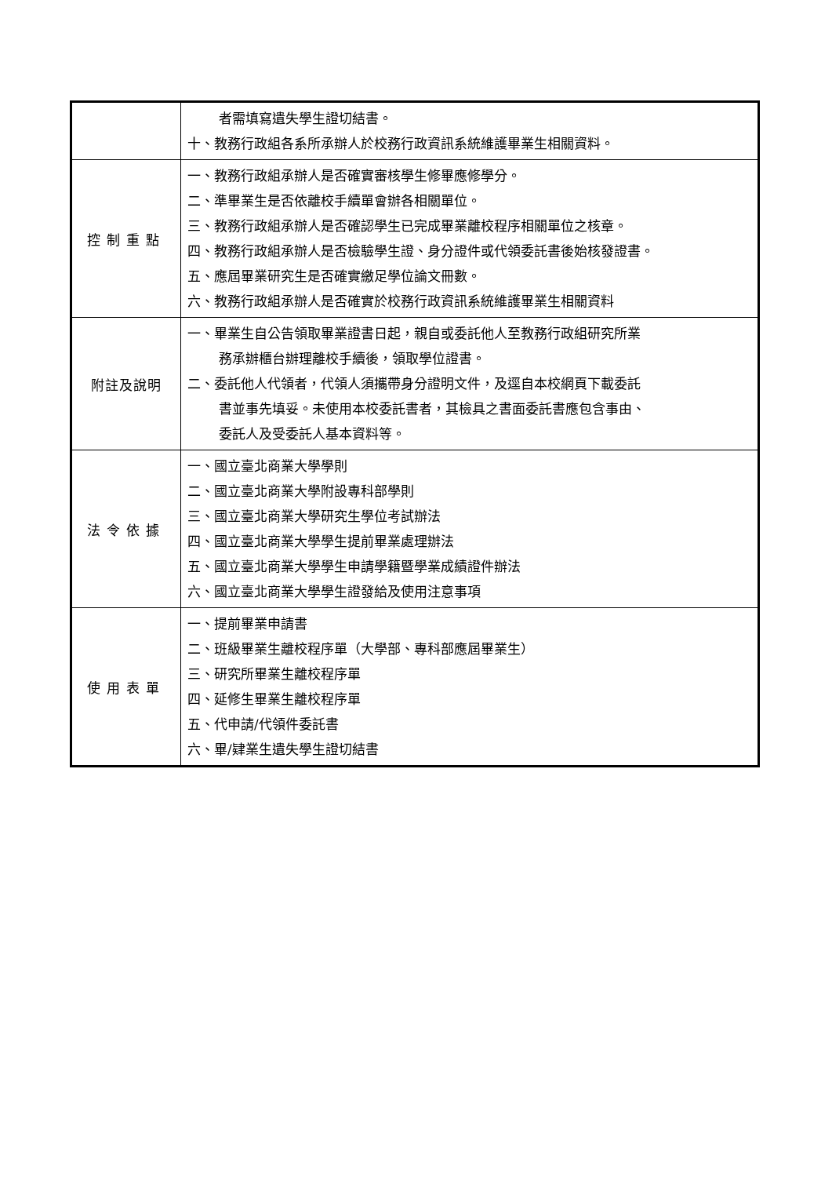| | 者需填寫遺失學生證切結書。 十、教務行政組各系所承辦人於校務行政資訊系統維護畢業生相關資料。 |
| 控制重點 | 一、教務行政組承辦人是否確實審核學生修畢應修學分。 二、準畢業生是否依離校手續單會辦各相關單位。 三、教務行政組承辦人是否確認學生已完成畢業離校程序相關單位之核章。 四、教務行政組承辦人是否檢驗學生證、身分證件或代領委託書後始核發證書。 五、應屆畢業研究生是否確實繳足學位論文冊數。 六、教務行政組承辦人是否確實於校務行政資訊系統維護畢業生相關資料 |
| 附註及說明 | 一、畢業生自公告領取畢業證書日起，親自或委託他人至教務行政組研究所業 務承辦櫃台辦理離校手續後，領取學位證書。 二、委託他人代領者，代領人須攜帶身分證明文件，及逕自本校網頁下載委託 書並事先填妥。未使用本校委託書者，其檢具之書面委託書應包含事由、 委託人及受委託人基本資料等。 |
| 法令依據 | 一、國立臺北商業大學學則 二、國立臺北商業大學附設專科部學則 三、國立臺北商業大學研究生學位考試辦法 四、國立臺北商業大學學生提前畢業處理辦法 五、國立臺北商業大學學生申請學籍暨學業成績證件辦法 六、國立臺北商業大學學生證發給及使用注意事項 |
| 使用表單 | 一、提前畢業申請書 二、班級畢業生離校程序單（大學部、專科部應屆畢業生） 三、研究所畢業生離校程序單 四、延修生畢業生離校程序單 五、代申請/代領件委託書 六、畢/肄業生遺失學生證切結書 |